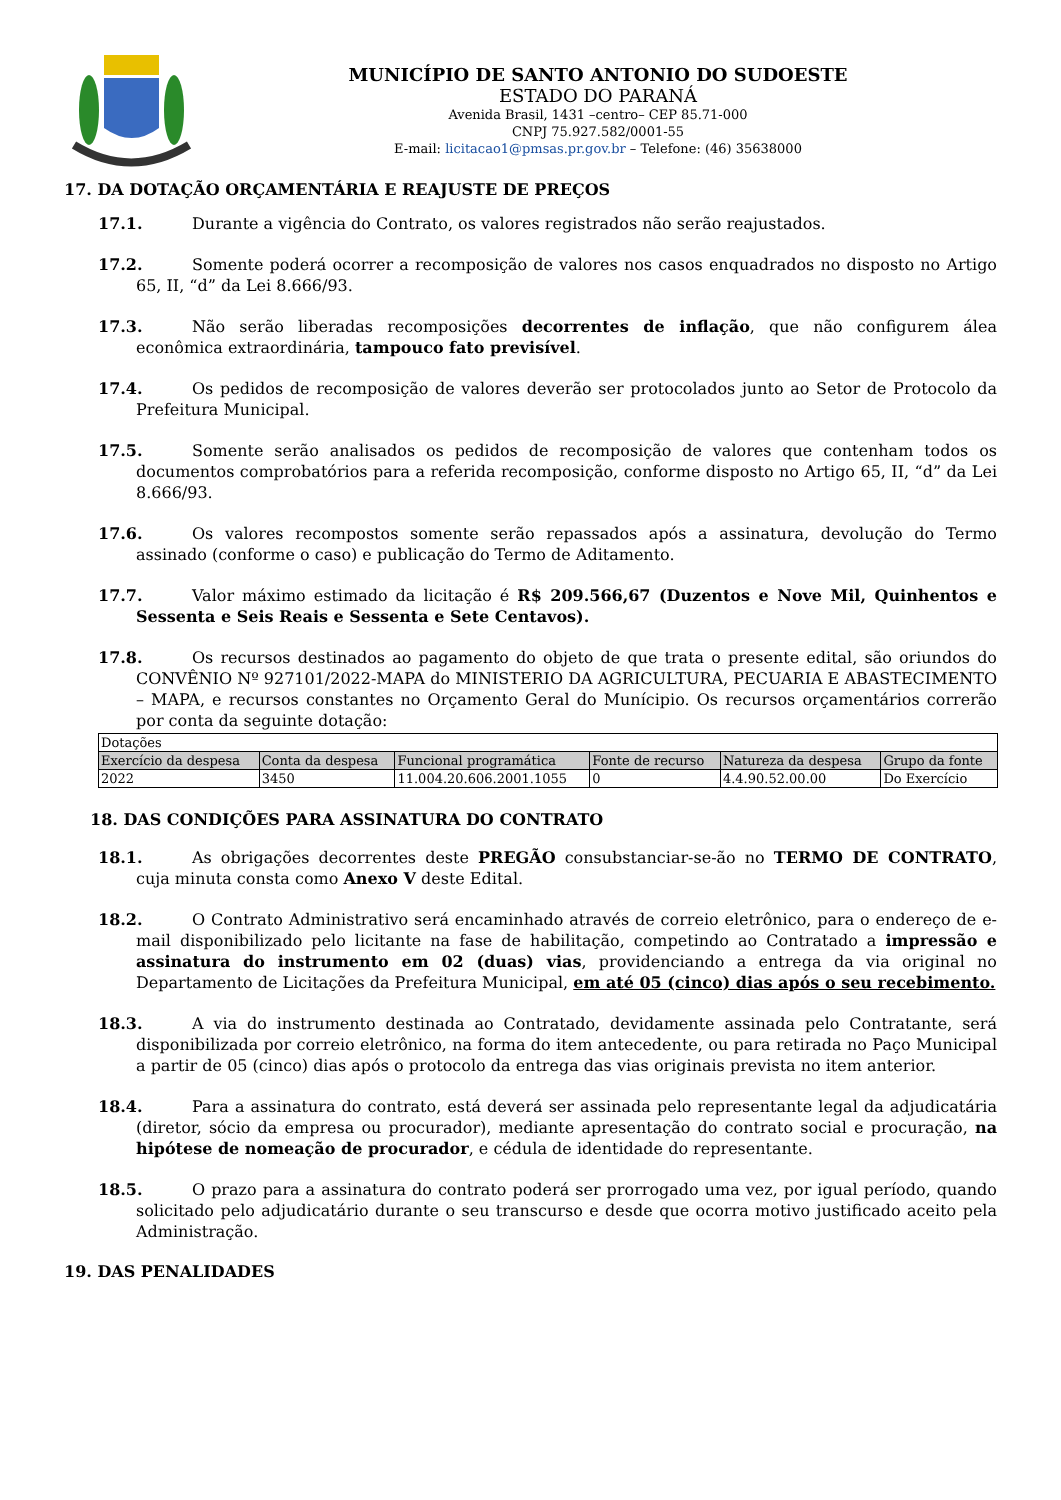MUNICÍPIO DE SANTO ANTONIO DO SUDOESTE
ESTADO DO PARANÁ
Avenida Brasil, 1431 –centro– CEP 85.71-000
CNPJ 75.927.582/0001-55
E-mail: licitacao1@pmsas.pr.gov.br – Telefone: (46) 35638000
17. DA DOTAÇÃO ORÇAMENTÁRIA E REAJUSTE DE PREÇOS
17.1. Durante a vigência do Contrato, os valores registrados não serão reajustados.
17.2. Somente poderá ocorrer a recomposição de valores nos casos enquadrados no disposto no Artigo 65, II, “d” da Lei 8.666/93.
17.3. Não serão liberadas recomposições decorrentes de inflação, que não configurem álea econômica extraordinária, tampouco fato previsível.
17.4. Os pedidos de recomposição de valores deverão ser protocolados junto ao Setor de Protocolo da Prefeitura Municipal.
17.5. Somente serão analisados os pedidos de recomposição de valores que contenham todos os documentos comprobatórios para a referida recomposição, conforme disposto no Artigo 65, II, “d” da Lei 8.666/93.
17.6. Os valores recompostos somente serão repassados após a assinatura, devolução do Termo assinado (conforme o caso) e publicação do Termo de Aditamento.
17.7. Valor máximo estimado da licitação é R$ 209.566,67 (Duzentos e Nove Mil, Quinhentos e Sessenta e Seis Reais e Sessenta e Sete Centavos).
17.8. Os recursos destinados ao pagamento do objeto de que trata o presente edital, são oriundos do CONVÊNIO Nº 927101/2022-MAPA do MINISTERIO DA AGRICULTURA, PECUARIA E ABASTECIMENTO – MAPA, e recursos constantes no Orçamento Geral do Munícipio. Os recursos orçamentários correrão por conta da seguinte dotação:
| Dotações | | | | | |
| Exercício da despesa | Conta da despesa | Funcional programática | Fonte de recurso | Natureza da despesa | Grupo da fonte |
| 2022 | 3450 | 11.004.20.606.2001.1055 | 0 | 4.4.90.52.00.00 | Do Exercício |
18. DAS CONDIÇÕES PARA ASSINATURA DO CONTRATO
18.1. As obrigações decorrentes deste PREGÃO consubstanciar-se-ão no TERMO DE CONTRATO, cuja minuta consta como Anexo V deste Edital.
18.2. O Contrato Administrativo será encaminhado através de correio eletrônico, para o endereço de e-mail disponibilizado pelo licitante na fase de habilitação, competindo ao Contratado a impressão e assinatura do instrumento em 02 (duas) vias, providenciando a entrega da via original no Departamento de Licitações da Prefeitura Municipal, em até 05 (cinco) dias após o seu recebimento.
18.3. A via do instrumento destinada ao Contratado, devidamente assinada pelo Contratante, será disponibilizada por correio eletrônico, na forma do item antecedente, ou para retirada no Paço Municipal a partir de 05 (cinco) dias após o protocolo da entrega das vias originais prevista no item anterior.
18.4. Para a assinatura do contrato, está deverá ser assinada pelo representante legal da adjudicatária (diretor, sócio da empresa ou procurador), mediante apresentação do contrato social e procuração, na hipótese de nomeação de procurador, e cédula de identidade do representante.
18.5. O prazo para a assinatura do contrato poderá ser prorrogado uma vez, por igual período, quando solicitado pelo adjudicatário durante o seu transcurso e desde que ocorra motivo justificado aceito pela Administração.
19. DAS PENALIDADES